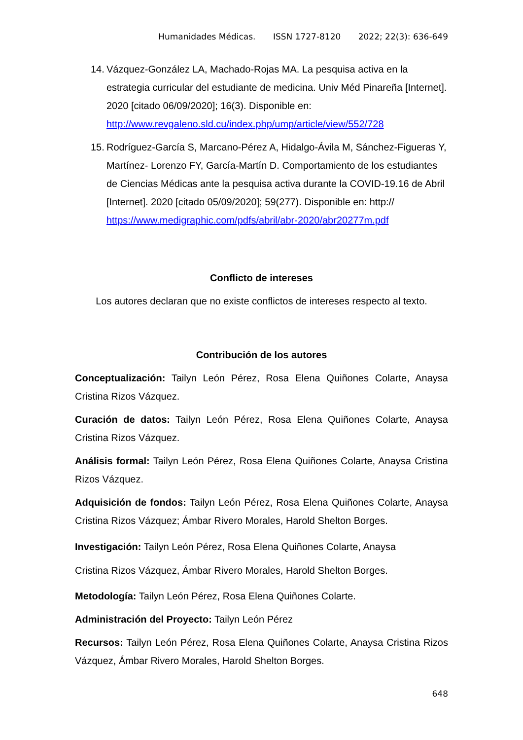Humanidades Médicas. ISSN 1727-8120 2022; 22(3): 636-649
14.
Vázquez-González LA, Machado-Rojas MA. La pesquisa activa en la estrategia curricular del estudiante de medicina. Univ Méd Pinareña [Internet]. 2020 [citado 06/09/2020]; 16(3). Disponible en: http://www.revgaleno.sld.cu/index.php/ump/article/view/552/728
15.
Rodríguez-García S, Marcano-Pérez A, Hidalgo-Ávila M, Sánchez-Figueras Y, Martínez- Lorenzo FY, García-Martín D. Comportamiento de los estudiantes de Ciencias Médicas ante la pesquisa activa durante la COVID-19.16 de Abril [Internet]. 2020 [citado 05/09/2020]; 59(277). Disponible en: http:// https://www.medigraphic.com/pdfs/abril/abr-2020/abr20277m.pdf
Conflicto de intereses
Los autores declaran que no existe conflictos de intereses respecto al texto.
Contribución de los autores
Conceptualización: Tailyn León Pérez, Rosa Elena Quiñones Colarte, Anaysa Cristina Rizos Vázquez.
Curación de datos: Tailyn León Pérez, Rosa Elena Quiñones Colarte, Anaysa Cristina Rizos Vázquez.
Análisis formal: Tailyn León Pérez, Rosa Elena Quiñones Colarte, Anaysa Cristina Rizos Vázquez.
Adquisición de fondos: Tailyn León Pérez, Rosa Elena Quiñones Colarte, Anaysa Cristina Rizos Vázquez; Ámbar Rivero Morales, Harold Shelton Borges.
Investigación: Tailyn León Pérez, Rosa Elena Quiñones Colarte, Anaysa
Cristina Rizos Vázquez, Ámbar Rivero Morales, Harold Shelton Borges.
Metodología: Tailyn León Pérez, Rosa Elena Quiñones Colarte.
Administración del Proyecto: Tailyn León Pérez
Recursos: Tailyn León Pérez, Rosa Elena Quiñones Colarte, Anaysa Cristina Rizos Vázquez, Ámbar Rivero Morales, Harold Shelton Borges.
648